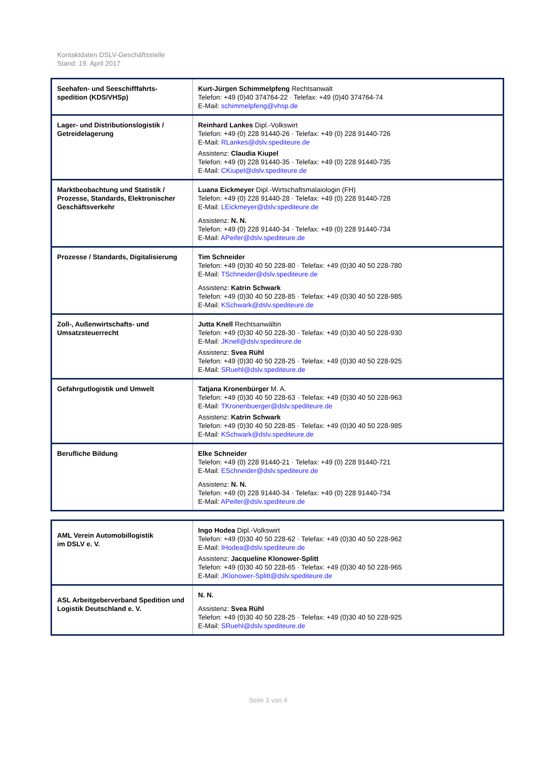Kontaktdaten DSLV-Geschäftsstelle
Stand: 19. April 2017
| Seehafen- und Seeschifffahrts-spedition (KDS/VHSp) | Kurt-Jürgen Schimmelpfeng Rechtsanwalt Telefon: +49 (0)40 374764-22 · Telefax: +49 (0)40 374764-74 E-Mail: schimmelpfeng@vhsp.de |
| Lager- und Distributionslogistik / Getreidelagerung | Reinhard Lankes Dipl.-Volkswirt Telefon: +49 (0) 228 91440-26 · Telefax: +49 (0) 228 91440-726 E-Mail: RLankes@dslv.spediteure.de Assistenz: Claudia Kiupel Telefon: +49 (0) 228 91440-35 · Telefax: +49 (0) 228 91440-735 E-Mail: CKiupel@dslv.spediteure.de |
| Marktbeobachtung und Statistik / Prozesse, Standards, Elektronischer Geschäftsverkehr | Luana Eickmeyer Dipl.-Wirtschaftsmalaiologin (FH) Telefon: +49 (0) 228 91440-28 · Telefax: +49 (0) 228 91440-728 E-Mail: LEickmeyer@dslv.spediteure.de Assistenz: N. N. Telefon: +49 (0) 228 91440-34 · Telefax: +49 (0) 228 91440-734 E-Mail: APeifer@dslv.spediteure.de |
| Prozesse / Standards, Digitalisierung | Tim Schneider Telefon: +49 (0)30 40 50 228-80 · Telefax: +49 (0)30 40 50 228-780 E-Mail: TSchneider@dslv.spediteure.de Assistenz: Katrin Schwark Telefon: +49 (0)30 40 50 228-85 · Telefax: +49 (0)30 40 50 228-985 E-Mail: KSchwark@dslv.spediteure.de |
| Zoll-, Außenwirtschafts- und Umsatzsteuerrecht | Jutta Knell Rechtsanwältin Telefon: +49 (0)30 40 50 228-30 · Telefax: +49 (0)30 40 50 228-930 E-Mail: JKnell@dslv.spediteure.de Assistenz: Svea Rühl Telefon: +49 (0)30 40 50 228-25 · Telefax: +49 (0)30 40 50 228-925 E-Mail: SRuehl@dslv.spediteure.de |
| Gefahrgutlogistik und Umwelt | Tatjana Kronenbürger M. A. Telefon: +49 (0)30 40 50 228-63 · Telefax: +49 (0)30 40 50 228-963 E-Mail: TKronenbuerger@dslv.spediteure.de Assistenz: Katrin Schwark Telefon: +49 (0)30 40 50 228-85 · Telefax: +49 (0)30 40 50 228-985 E-Mail: KSchwark@dslv.spediteure.de |
| Berufliche Bildung | Elke Schneider Telefon: +49 (0) 228 91440-21 · Telefax: +49 (0) 228 91440-721 E-Mail: ESchneider@dslv.spediteure.de Assistenz: N. N. Telefon: +49 (0) 228 91440-34 · Telefax: +49 (0) 228 91440-734 E-Mail: APeifer@dslv.spediteure.de |
| AML Verein Automobillogistik im DSLV e. V. | Ingo Hodea Dipl.-Volkswirt Telefon: +49 (0)30 40 50 228-62 · Telefax: +49 (0)30 40 50 228-962 E-Mail: IHodea@dslv.spediteure.de Assistenz: Jacqueline Klonower-Splitt Telefon: +49 (0)30 40 50 228-65 · Telefax: +49 (0)30 40 50 228-965 E-Mail: JKlonower-Splitt@dslv.spediteure.de |
| ASL Arbeitgeberverband Spedition und Logistik Deutschland e. V. | N. N. Assistenz: Svea Rühl Telefon: +49 (0)30 40 50 228-25 · Telefax: +49 (0)30 40 50 228-925 E-Mail: SRuehl@dslv.spediteure.de |
Seite 3 von 4